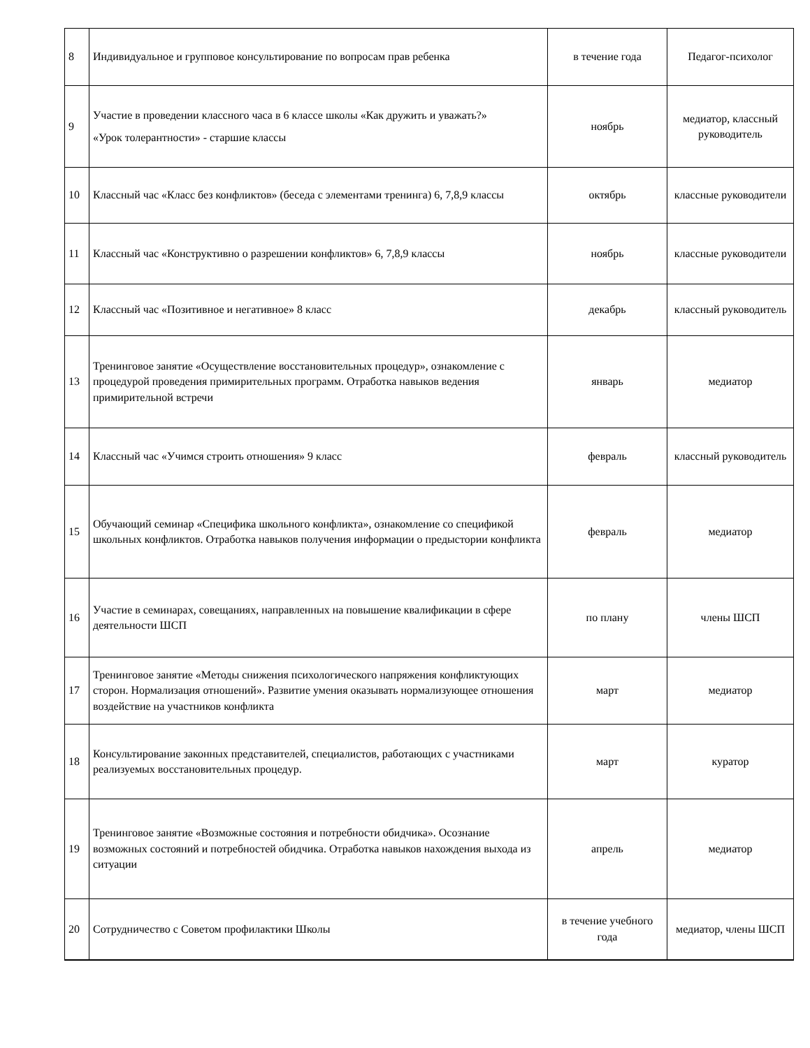| 8 | Индивидуальное и групповое консультирование по вопросам прав ребенка | в течение года | Педагог-психолог |
| 9 | Участие в проведении классного часа в 6 классе школы «Как дружить и уважать?» «Урок толерантности» - старшие классы | ноябрь | медиатор, классный руководитель |
| 10 | Классный час «Класс без конфликтов» (беседа с элементами тренинга) 6, 7,8,9 классы | октябрь | классные руководители |
| 11 | Классный час «Конструктивно о разрешении конфликтов» 6, 7,8,9 классы | ноябрь | классные руководители |
| 12 | Классный час «Позитивное и негативное» 8 класс | декабрь | классный руководитель |
| 13 | Тренинговое занятие «Осуществление восстановительных процедур», ознакомление с процедурой проведения примирительных программ. Отработка навыков ведения примирительной встречи | январь | медиатор |
| 14 | Классный час «Учимся строить отношения» 9 класс | февраль | классный руководитель |
| 15 | Обучающий семинар «Специфика школьного конфликта», ознакомление со спецификой школьных конфликтов. Отработка навыков получения информации о предыстории конфликта | февраль | медиатор |
| 16 | Участие в семинарах, совещаниях, направленных на повышение квалификации в сфере деятельности ШСП | по плану | члены ШСП |
| 17 | Тренинговое занятие «Методы снижения психологического напряжения конфликтующих сторон. Нормализация отношений». Развитие умения оказывать нормализующее отношения воздействие на участников конфликта | март | медиатор |
| 18 | Консультирование законных представителей, специалистов, работающих с участниками реализуемых восстановительных процедур. | март | куратор |
| 19 | Тренинговое занятие «Возможные состояния и потребности обидчика». Осознание возможных состояний и потребностей обидчика. Отработка навыков нахождения выхода из ситуации | апрель | медиатор |
| 20 | Сотрудничество с Советом профилактики Школы | в течение учебного года | медиатор, члены ШСП |